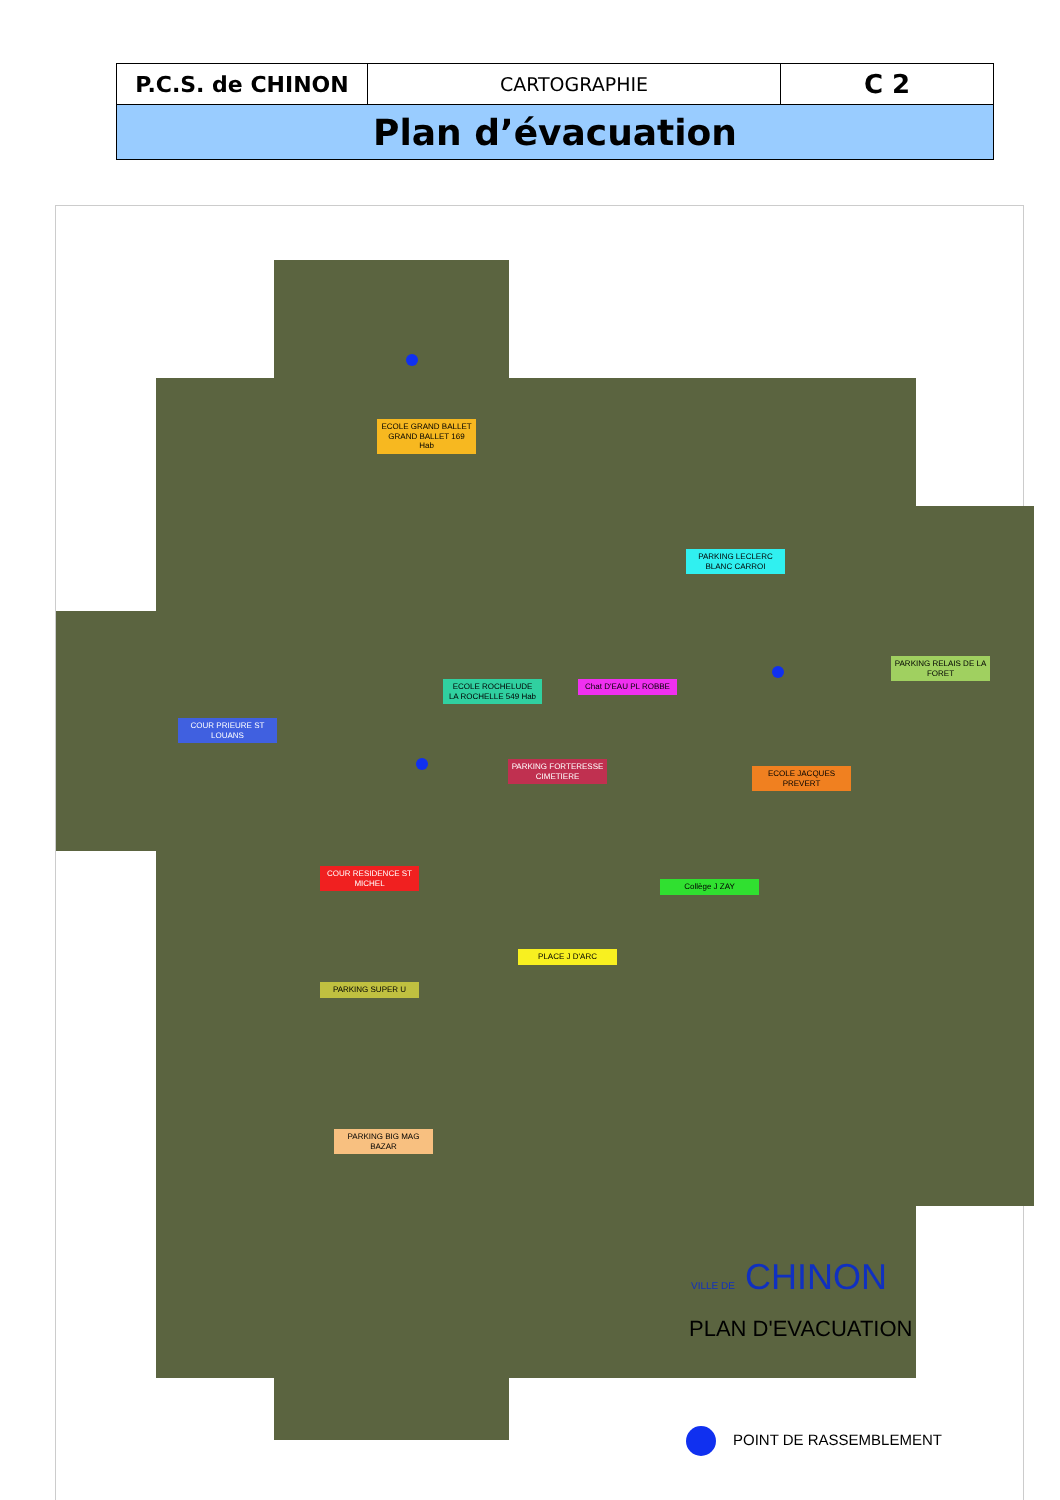| P.C.S. de CHINON | CARTOGRAPHIE | C 2 |
| Plan d’évacuation | | |
ECOLE GRAND BALLET
GRAND BALLET 169 Hab
PARKING LECLERC BLANC CARROI
ECOLE ROCHELUDE
LA ROCHELLE 549 Hab
Chat D'EAU PL ROBBE
PARKING RELAIS DE LA FORET
COUR PRIEURE ST LOUANS
PARKING FORTERESSE CIMETIERE
ECOLE JACQUES PREVERT
COUR RESIDENCE ST MICHEL
Collège J ZAY
PLACE J D'ARC
PARKING SUPER U
PARKING BIG MAG BAZAR
VILLE DE CHINON
PLAN D'EVACUATION
POINT DE RASSEMBLEMENT